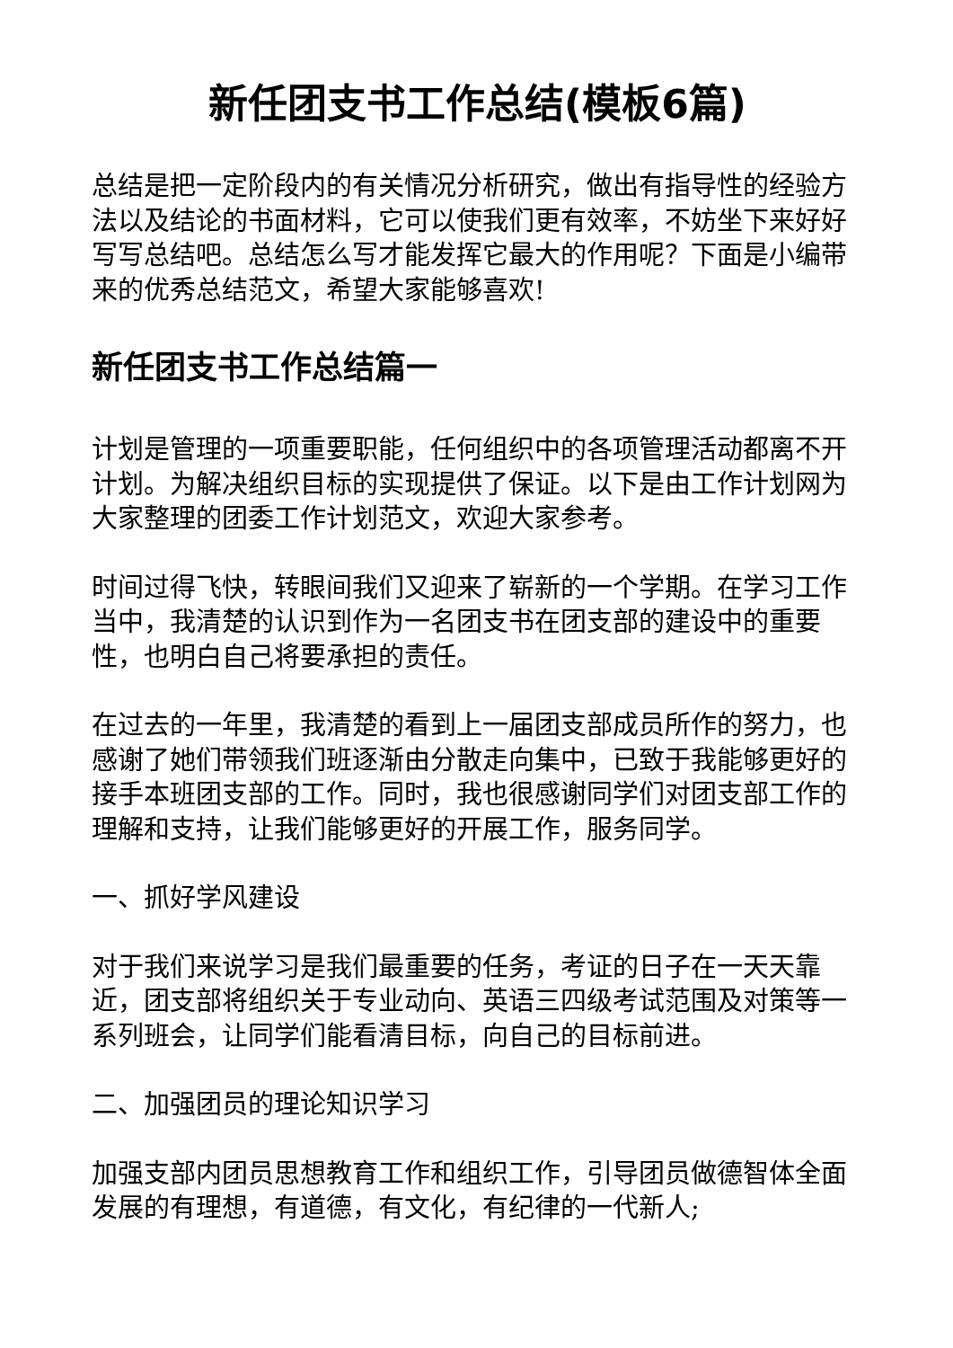新任团支书工作总结(模板6篇)
总结是把一定阶段内的有关情况分析研究，做出有指导性的经验方法以及结论的书面材料，它可以使我们更有效率，不妨坐下来好好写写总结吧。总结怎么写才能发挥它最大的作用呢？下面是小编带来的优秀总结范文，希望大家能够喜欢!
新任团支书工作总结篇一
计划是管理的一项重要职能，任何组织中的各项管理活动都离不开计划。为解决组织目标的实现提供了保证。以下是由工作计划网为大家整理的团委工作计划范文，欢迎大家参考。
时间过得飞快，转眼间我们又迎来了崭新的一个学期。在学习工作当中，我清楚的认识到作为一名团支书在团支部的建设中的重要性，也明白自己将要承担的责任。
在过去的一年里，我清楚的看到上一届团支部成员所作的努力，也感谢了她们带领我们班逐渐由分散走向集中，已致于我能够更好的接手本班团支部的工作。同时，我也很感谢同学们对团支部工作的理解和支持，让我们能够更好的开展工作，服务同学。
一、抓好学风建设
对于我们来说学习是我们最重要的任务，考证的日子在一天天靠近，团支部将组织关于专业动向、英语三四级考试范围及对策等一系列班会，让同学们能看清目标，向自己的目标前进。
二、加强团员的理论知识学习
加强支部内团员思想教育工作和组织工作，引导团员做德智体全面发展的有理想，有道德，有文化，有纪律的一代新人;